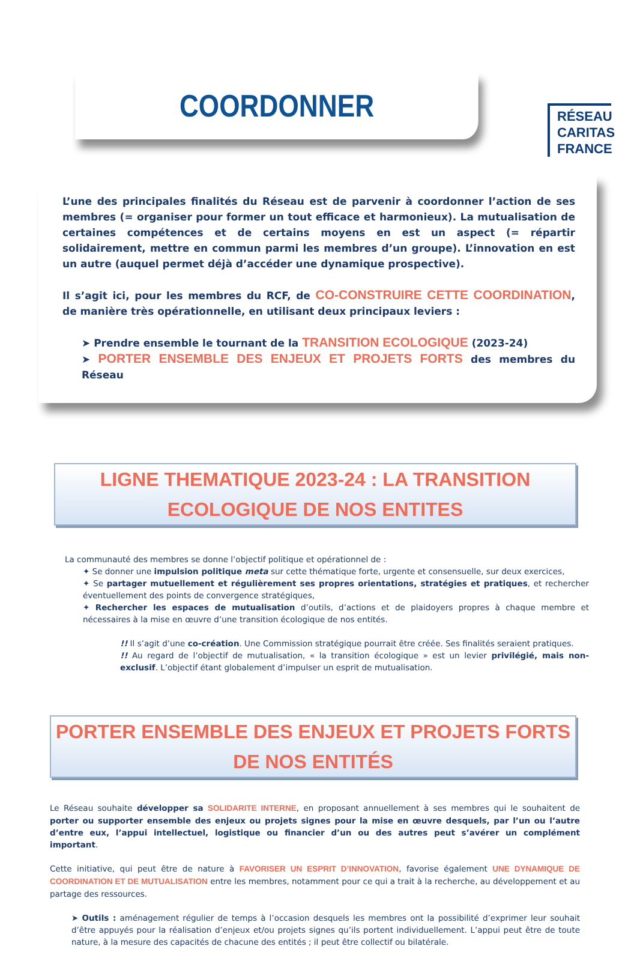RÉSEAU
CARITAS
FRANCE
COORDONNER
L’une des principales finalités du Réseau est de parvenir à coordonner l’action de ses membres (= organiser pour former un tout efficace et harmonieux). La mutualisation de certaines compétences et de certains moyens en est un aspect (= répartir solidairement, mettre en commun parmi les membres d’un groupe). L’innovation en est un autre (auquel permet déjà d’accéder une dynamique prospective).
Il s’agit ici, pour les membres du RCF, de CO-CONSTRUIRE CETTE COORDINATION, de manière très opérationnelle, en utilisant deux principaux leviers :
➤ Prendre ensemble le tournant de la TRANSITION ECOLOGIQUE (2023-24)
➤ PORTER ENSEMBLE DES ENJEUX ET PROJETS FORTS des membres du Réseau
LIGNE THEMATIQUE 2023-24 : LA TRANSITION ECOLOGIQUE DE NOS ENTITES
La communauté des membres se donne l’objectif politique et opérationnel de :
✦ Se donner une impulsion politique meta sur cette thématique forte, urgente et consensuelle, sur deux exercices,
✦ Se partager mutuellement et régulièrement ses propres orientations, stratégies et pratiques, et rechercher éventuellement des points de convergence stratégiques,
✦ Rechercher les espaces de mutualisation d’outils, d’actions et de plaidoyers propres à chaque membre et nécessaires à la mise en œuvre d’une transition écologique de nos entités.
!! Il s’agit d’une co-création. Une Commission stratégique pourrait être créée. Ses finalités seraient pratiques.
!! Au regard de l’objectif de mutualisation, « la transition écologique » est un levier privilégié, mais non-exclusif. L’objectif étant globalement d’impulser un esprit de mutualisation.
PORTER ENSEMBLE DES ENJEUX ET PROJETS FORTS DE NOS ENTITÉS
Le Réseau souhaite développer sa SOLIDARITE INTERNE, en proposant annuellement à ses membres qui le souhaitent de porter ou supporter ensemble des enjeux ou projets signes pour la mise en œuvre desquels, par l’un ou l’autre d’entre eux, l’appui intellectuel, logistique ou financier d’un ou des autres peut s’avérer un complément important.
Cette initiative, qui peut être de nature à FAVORISER UN ESPRIT D’INNOVATION, favorise également UNE DYNAMIQUE DE COORDINATION ET DE MUTUALISATION entre les membres, notamment pour ce qui a trait à la recherche, au développement et au partage des ressources.
➤ Outils : aménagement régulier de temps à l’occasion desquels les membres ont la possibilité d’exprimer leur souhait d’être appuyés pour la réalisation d’enjeux et/ou projets signes qu’ils portent individuellement. L’appui peut être de toute nature, à la mesure des capacités de chacune des entités ; il peut être collectif ou bilatérale.